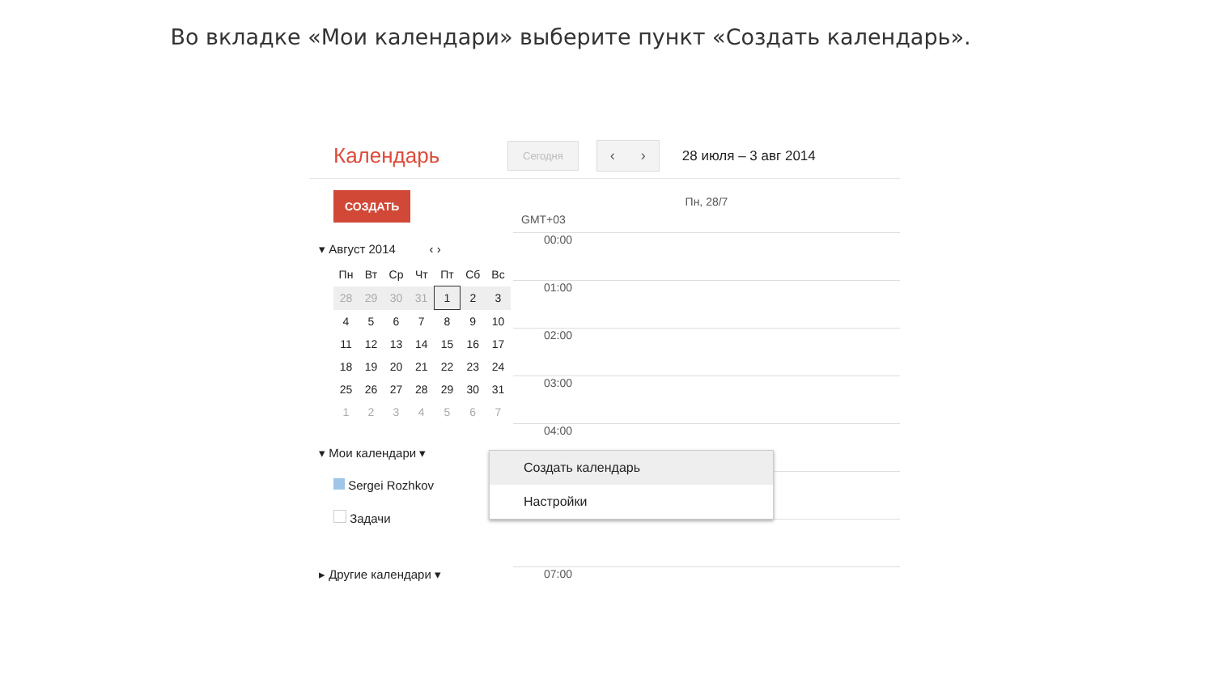Во вкладке «Мои календари» выберите пункт «Создать календарь».
Календарь Сегодня ‹ › 28 июля – 3 авг 2014
СОЗДАТЬ
▾ Август 2014 ‹ ›
| Пн | Вт | Ср | Чт | Пт | Сб | Вс |
| --- | --- | --- | --- | --- | --- | --- |
| 28 | 29 | 30 | 31 | 1 | 2 | 3 |
| 4 | 5 | 6 | 7 | 8 | 9 | 10 |
| 11 | 12 | 13 | 14 | 15 | 16 | 17 |
| 18 | 19 | 20 | 21 | 22 | 23 | 24 |
| 25 | 26 | 27 | 28 | 29 | 30 | 31 |
| 1 | 2 | 3 | 4 | 5 | 6 | 7 |
▾ Мои календари ▾
Sergei Rozhkov
Задачи
▸ Другие календари ▾
Пн, 28/7
GMT+03
00:00
01:00
02:00
03:00
04:00
07:00
Создать календарь
Настройки